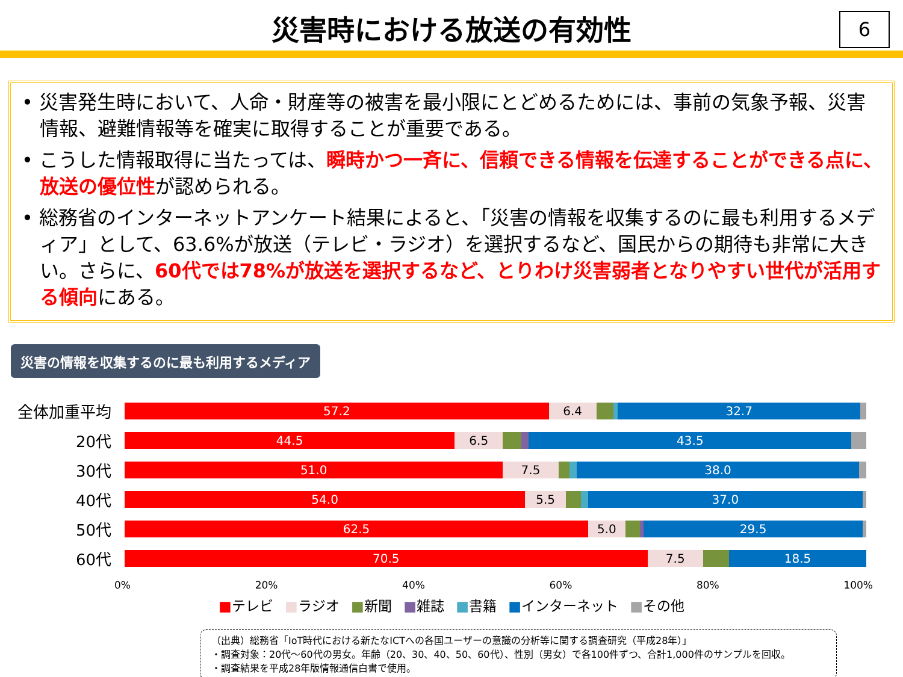災害時における放送の有効性
6
• 災害発生時において、人命・財産等の被害を最小限にとどめるためには、事前の気象予報、災害情報、避難情報等を確実に取得することが重要である。
• こうした情報取得に当たっては、瞬時かつ一斉に、信頼できる情報を伝達することができる点に、放送の優位性が認められる。
• 総務省のインターネットアンケート結果によると、「災害の情報を収集するのに最も利用するメディア」として、63.6%が放送（テレビ・ラジオ）を選択するなど、国民からの期待も非常に大きい。さらに、60代では78%が放送を選択するなど、とりわけ災害弱者となりやすい世代が活用する傾向にある。
災害の情報を収集するのに最も利用するメディア
全体加重平均
57.2 6.4 32.7
20代
44.5 6.5 43.5
30代
51.0 7.5 38.0
40代
54.0 5.5 37.0
50代
62.5 5.0 29.5
60代
70.5 7.5 18.5
0% 20% 40% 60% 80% 100%
■テレビ ■ラジオ ■新聞 ■雑誌 ■書籍 ■インターネット ■その他
（出典）総務省「IoT時代における新たなICTへの各国ユーザーの意識の分析等に関する調査研究（平成28年）」
・調査対象：20代～60代の男女。年齢（20、30、40、50、60代）、性別（男女）で各100件ずつ、合計1,000件のサンプルを回収。
・調査結果を平成28年版情報通信白書で使用。